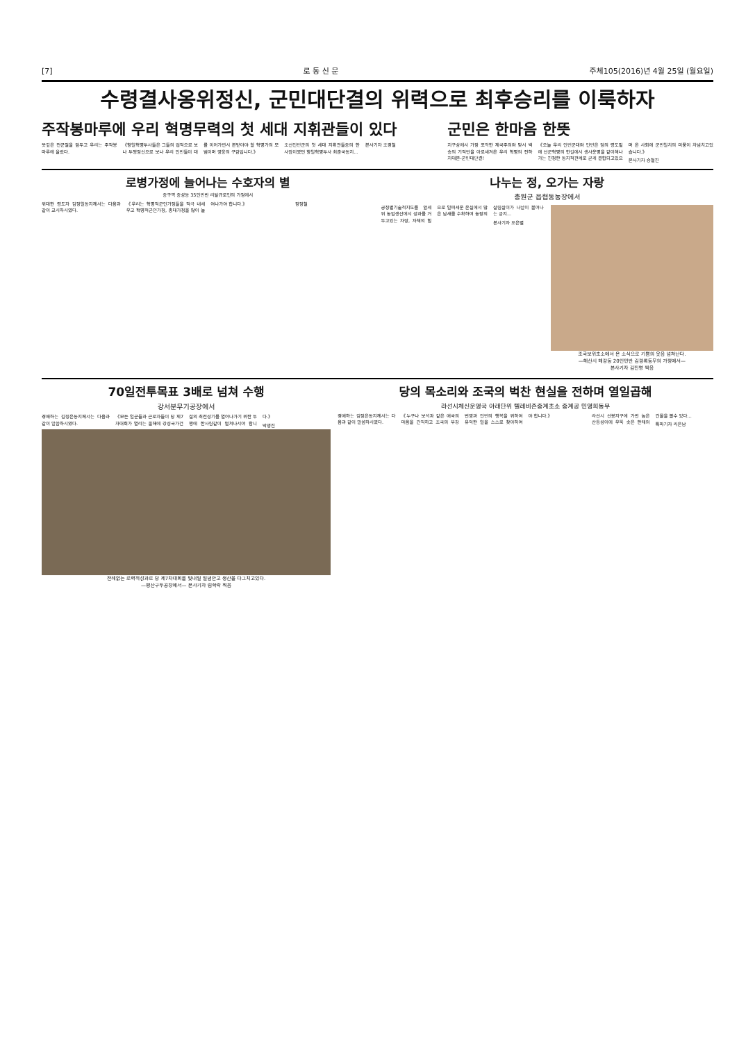[7] 로 동 신 문 주체105(2016)년 4월 25일 (월요일)
수령결사옹위정신, 군민대단결의 위력으로 최후승리를 이룩하자
주작봉마루에 우리 혁명무력의 첫 세대 지휘관들이 있다
뜻깊은 전군절을 앞두고 우리는 주작봉마루에 올랐다.
《항일혁명투사들은 그들의 업적으로 보나 투쟁정신으로 보나 우리 인민들이 대를 이어가면서 본받아야 할 혁명가의 모범이며 영웅의 구감입니다.》
조선인민군의 첫 세대 지휘관들중의 한사람이였던 항일혁명투사 최춘국동지...
본사기자 조경철
군민은 한마음 한뜻
지구상에서 가장 포악한 제국주의와 맞서 백승의 기적만을 아로새겨온 우리 혁명의 전하지대본-군민대단결!
《오늘 우리 인민군대와 인민은 당의 령도밑에 선군혁명의 한길에서 생사운명을 같이해나가는 진정한 동지적관계로 굳게 결합되고있으며 온 사회에 군민일치의 미풍이 차넘치고있습니다.》
본사기자 승철진
로병가정에 늘어나는 수호자의 별
중구역 중성동 35인민반 리탈규로인의 가정에서
위대한 령도자 김정일동지께서는 다음과 같이 교시하시였다.
《우리는 혁명적군인가정들을 적극 내세우고 혁명적군인가정, 총대가정을 많이 늘여나가야 합니다.》
장정철
나누는 정, 오가는 자랑
총원군 읍협동농장에서
공정별기술적지도를 앞세워 농업생산에서 성과를 거두고있는 자랑, 자체의 힘으로 일떠세운 온실에서 많은 남새를 수확하여 농장의 살림살이가 나날이 불어나는 긍지...
본사기자 오은별
조국보위초소에서 온 소식으로 기쁨의 웃음 넘쳐난다.
—해산시 해강동 20인민반 김경록동무의 가정에서—
본사기자 김진명 찍음
70일전투목표 3배로 넘쳐 수행
강서분무기공장에서
경애하는 김정은동지께서는 다음과 같이 말씀하시였다.
《모든 일군들과 근로자들이 당 제7차대회가 열리는 올해에 강성국가건설의 최전성기를 열어나가기 위한 투쟁에 한사람같이 떨쳐나서야 합니다.》
박영진
전례없는 로력적성과로 당 제7차대회를 빛내일 일념안고 생산을 다그치고있다.
—평산구두공장에서— 본사기자 림학락 찍음
당의 목소리와 조국의 벅찬 현실을 전하며 열일곱해
라선시체신운영국 아래단위 텔레비죤중계초소 중계공 민영희동무
경애하는 김정은동지께서는 다음과 같이 말씀하시였다.
《누구나 보석과 같은 애국의 마음을 간직하고 조국의 부강번영과 인민의 행복을 위하여 유익한 일을 스스로 찾아하여야 합니다.》
라선시 선봉지구에 가면 높은 산등성이에 우뚝 솟은 한채의 건물을 볼수 있다...
특파기자 리은남